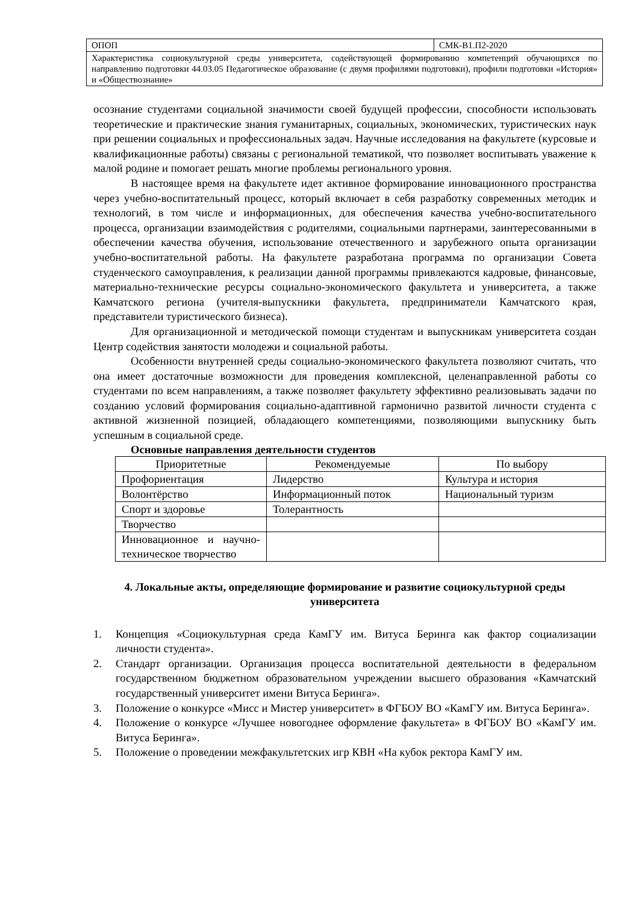| ОПОП | СМК-В1.П2-2020 |
| Характеристика социокультурной среды университета, содействующей формированию компетенций обучающихся по направлению подготовки 44.03.05 Педагогическое образование (с двумя профилями подготовки), профили подготовки «История» и «Обществознание» | |
осознание студентами социальной значимости своей будущей профессии, способности использовать теоретические и практические знания гуманитарных, социальных, экономических, туристических наук при решении социальных и профессиональных задач. Научные исследования на факультете (курсовые и квалификационные работы) связаны с региональной тематикой, что позволяет воспитывать уважение к малой родине и помогает решать многие проблемы регионального уровня.
В настоящее время на факультете идет активное формирование инновационного пространства через учебно-воспитательный процесс, который включает в себя разработку современных методик и технологий, в том числе и информационных, для обеспечения качества учебно-воспитательного процесса, организации взаимодействия с родителями, социальными партнерами, заинтересованными в обеспечении качества обучения, использование отечественного и зарубежного опыта организации учебно-воспитательной работы. На факультете разработана программа по организации Совета студенческого самоуправления, к реализации данной программы привлекаются кадровые, финансовые, материально-технические ресурсы социально-экономического факультета и университета, а также Камчатского региона (учителя-выпускники факультета, предприниматели Камчатского края, представители туристического бизнеса).
Для организационной и методической помощи студентам и выпускникам университета создан Центр содействия занятости молодежи и социальной работы.
Особенности внутренней среды социально-экономического факультета позволяют считать, что она имеет достаточные возможности для проведения комплексной, целенаправленной работы со студентами по всем направлениям, а также позволяет факультету эффективно реализовывать задачи по созданию условий формирования социально-адаптивной гармонично развитой личности студента с активной жизненной позицией, обладающего компетенциями, позволяющими выпускнику быть успешным в социальной среде.
Основные направления деятельности студентов
| Приоритетные | Рекомендуемые | По выбору |
| Профориентация | Лидерство | Культура и история |
| Волонтёрство | Информационный поток | Национальный туризм |
| Спорт и здоровье | Толерантность | |
| Творчество | | |
| Инновационное и научно-техническое творчество | | |
4. Локальные акты, определяющие формирование и развитие социокультурной среды университета
1. Концепция «Социокультурная среда КамГУ им. Витуса Беринга как фактор социализации личности студента».
2. Стандарт организации. Организация процесса воспитательной деятельности в федеральном государственном бюджетном образовательном учреждении высшего образования «Камчатский государственный университет имени Витуса Беринга».
3. Положение о конкурсе «Мисс и Мистер университет» в ФГБОУ ВО «КамГУ им. Витуса Беринга».
4. Положение о конкурсе «Лучшее новогоднее оформление факультета» в ФГБОУ ВО «КамГУ им. Витуса Беринга».
5. Положение о проведении межфакультетских игр КВН «На кубок ректора КамГУ им.